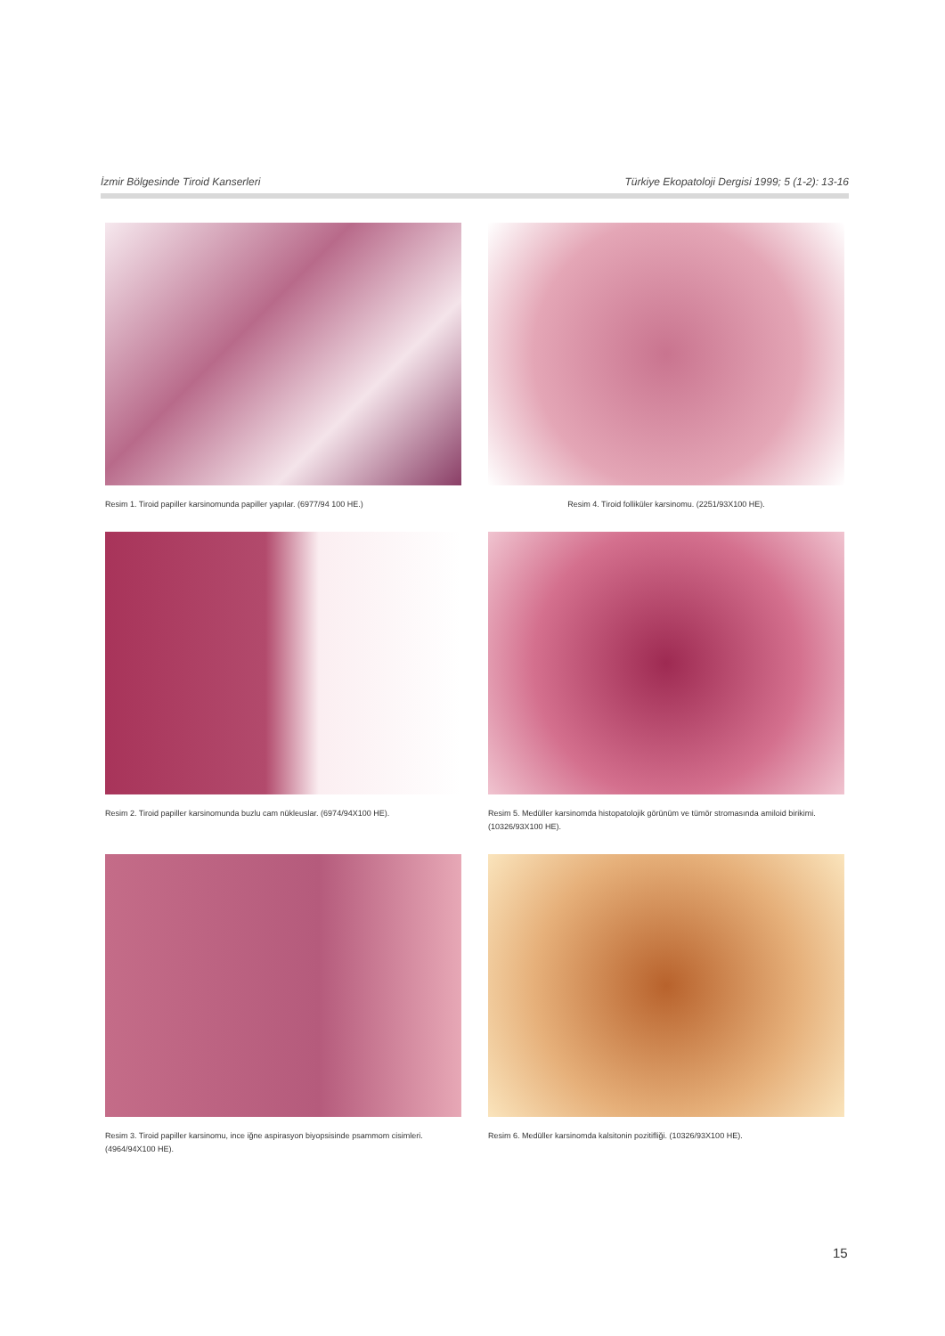İzmir Bölgesinde Tiroid Kanserleri Türkiye Ekopatoloji Dergisi 1999; 5 (1-2): 13-16
Resim 1. Tiroid papiller karsinomunda papiller yapılar. (6977/94 100 HE.)
Resim 4. Tiroid folliküler karsinomu. (2251/93X100 HE).
Resim 2. Tiroid papiller karsinomunda buzlu cam nükleuslar. (6974/94X100 HE).
Resim 5. Medüller karsinomda histopatolojik görünüm ve tümör stromasında amiloid birikimi. (10326/93X100 HE).
Resim 3. Tiroid papiller karsinomu, ince iğne aspirasyon biyopsisinde psammom cisimleri. (4964/94X100 HE).
Resim 6. Medüller karsinomda kalsitonin pozitifliği. (10326/93X100 HE).
15